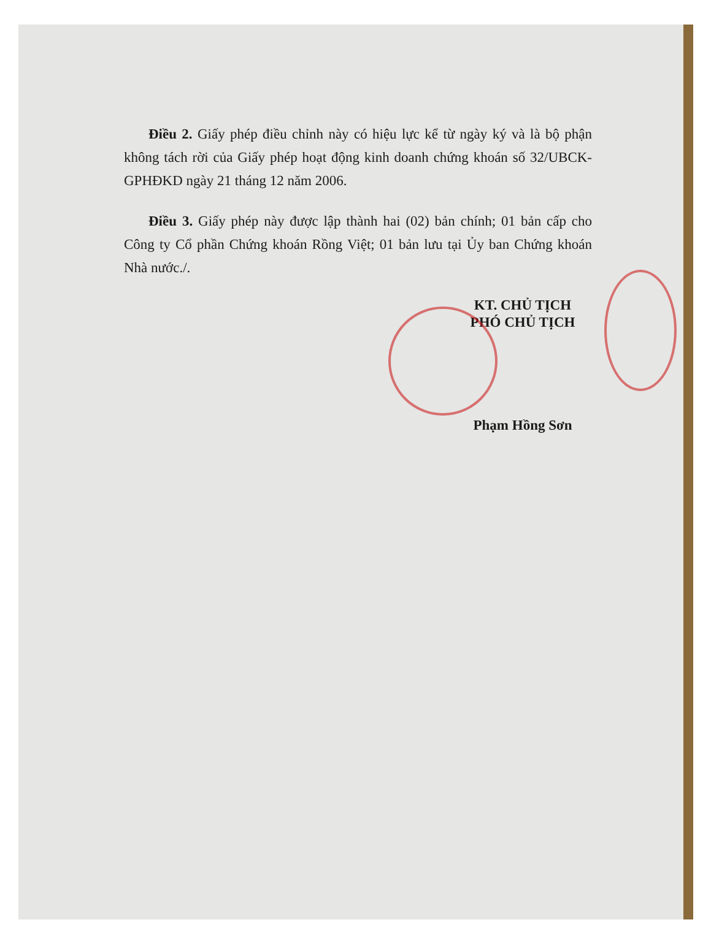Điều 2. Giấy phép điều chỉnh này có hiệu lực kể từ ngày ký và là bộ phận không tách rời của Giấy phép hoạt động kinh doanh chứng khoán số 32/UBCK-GPHĐKD ngày 21 tháng 12 năm 2006.
Điều 3. Giấy phép này được lập thành hai (02) bản chính; 01 bản cấp cho Công ty Cổ phần Chứng khoán Rồng Việt; 01 bản lưu tại Ủy ban Chứng khoán Nhà nước./.
KT. CHỦ TỊCH
PHÓ CHỦ TỊCH
Phạm Hồng Sơn